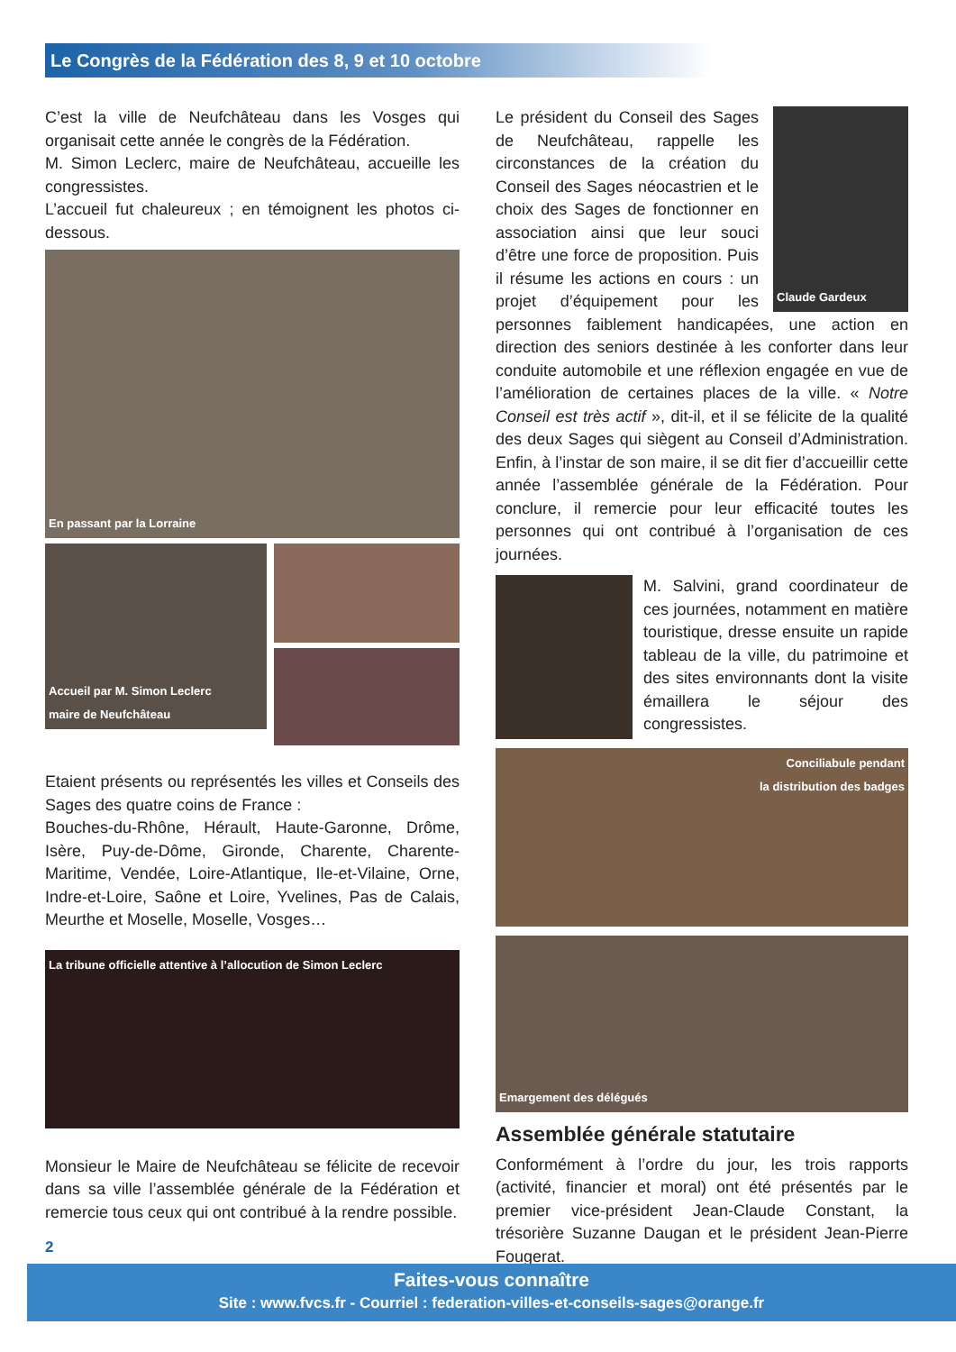Le Congrès de la Fédération des 8, 9 et 10 octobre
C’est la ville de Neufchâteau dans les Vosges qui organisait cette année le congrès de la Fédération.
M. Simon Leclerc, maire de Neufchâteau, accueille les congressistes.
L’accueil fut chaleureux ; en témoignent les photos ci-dessous.
En passant par la Lorraine
Accueil par M. Simon Leclerc
maire de Neufchâteau
Etaient présents ou représentés les villes et Conseils des Sages des quatre coins de France :
Bouches-du-Rhône, Hérault, Haute-Garonne, Drôme, Isère, Puy-de-Dôme, Gironde, Charente, Charente-Maritime, Vendée, Loire-Atlantique, Ile-et-Vilaine, Orne, Indre-et-Loire, Saône et Loire, Yvelines, Pas de Calais, Meurthe et Moselle, Moselle, Vosges…
La tribune officielle attentive à l’allocution de Simon Leclerc
Monsieur le Maire de Neufchâteau se félicite de recevoir dans sa ville l’assemblée générale de la Fédération et remercie tous ceux qui ont contribué à la rendre possible.
Claude Gardeux
Le président du Conseil des Sages de Neufchâteau, rappelle les circonstances de la création du Conseil des Sages néocastrien et le choix des Sages de fonctionner en association ainsi que leur souci d’être une force de proposition. Puis il résume les actions en cours : un projet d’équipement pour les personnes faiblement handicapées, une action en direction des seniors destinée à les conforter dans leur conduite automobile et une réflexion engagée en vue de l’amélioration de certaines places de la ville. « Notre Conseil est très actif », dit-il, et il se félicite de la qualité des deux Sages qui siègent au Conseil d’Administration. Enfin, à l’instar de son maire, il se dit fier d’accueillir cette année l’assemblée générale de la Fédération. Pour conclure, il remercie pour leur efficacité toutes les personnes qui ont contribué à l’organisation de ces journées.
M. Salvini, grand coordinateur de ces journées, notamment en matière touristique, dresse ensuite un rapide tableau de la ville, du patrimoine et des sites environnants dont la visite émaillera le séjour des congressistes.
Conciliabule pendant
la distribution des badges
Emargement des délégués
Assemblée générale statutaire
Conformément à l’ordre du jour, les trois rapports (activité, financier et moral) ont été présentés par le premier vice-président Jean-Claude Constant, la trésorière Suzanne Daugan et le président Jean-Pierre Fougerat.
2
Faites-vous connaître
Site : www.fvcs.fr - Courriel : federation-villes-et-conseils-sages@orange.fr